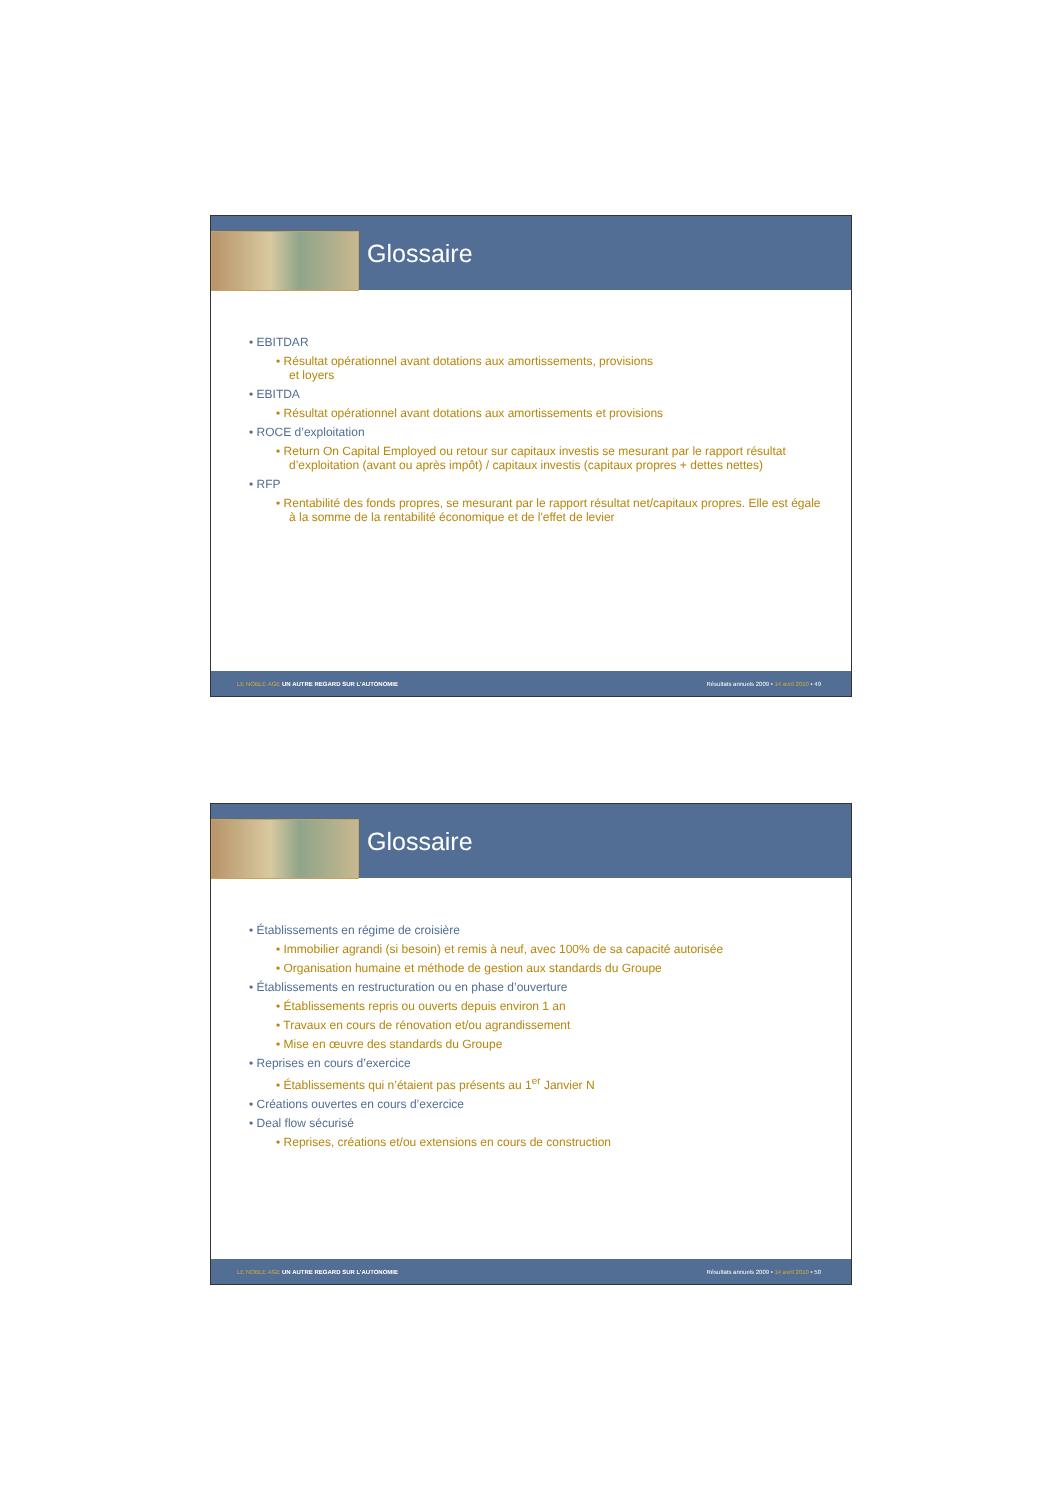Glossaire
• EBITDAR
• Résultat opérationnel avant dotations aux amortissements, provisions
et loyers
• EBITDA
• Résultat opérationnel avant dotations aux amortissements et provisions
• ROCE d’exploitation
• Return On Capital Employed ou retour sur capitaux investis se mesurant par le rapport résultat d’exploitation (avant ou après impôt) / capitaux investis (capitaux propres + dettes nettes)
• RFP
• Rentabilité des fonds propres, se mesurant par le rapport résultat net/capitaux propres. Elle est égale à la somme de la rentabilité économique et de l'effet de levier
LE NOBLE AGE UN AUTRE REGARD SUR L’AUTONOMIE Résultats annuels 2009 • 14 avril 2010 • 49
Glossaire
• Établissements en régime de croisière
• Immobilier agrandi (si besoin) et remis à neuf, avec 100% de sa capacité autorisée
• Organisation humaine et méthode de gestion aux standards du Groupe
• Établissements en restructuration ou en phase d’ouverture
• Établissements repris ou ouverts depuis environ 1 an
• Travaux en cours de rénovation et/ou agrandissement
• Mise en œuvre des standards du Groupe
• Reprises en cours d’exercice
• Établissements qui n’étaient pas présents au 1<sup>er</sup> Janvier N
• Créations ouvertes en cours d’exercice
• Deal flow sécurisé
• Reprises, créations et/ou extensions en cours de construction
LE NOBLE AGE UN AUTRE REGARD SUR L’AUTONOMIE Résultats annuels 2009 • 14 avril 2010 • 50